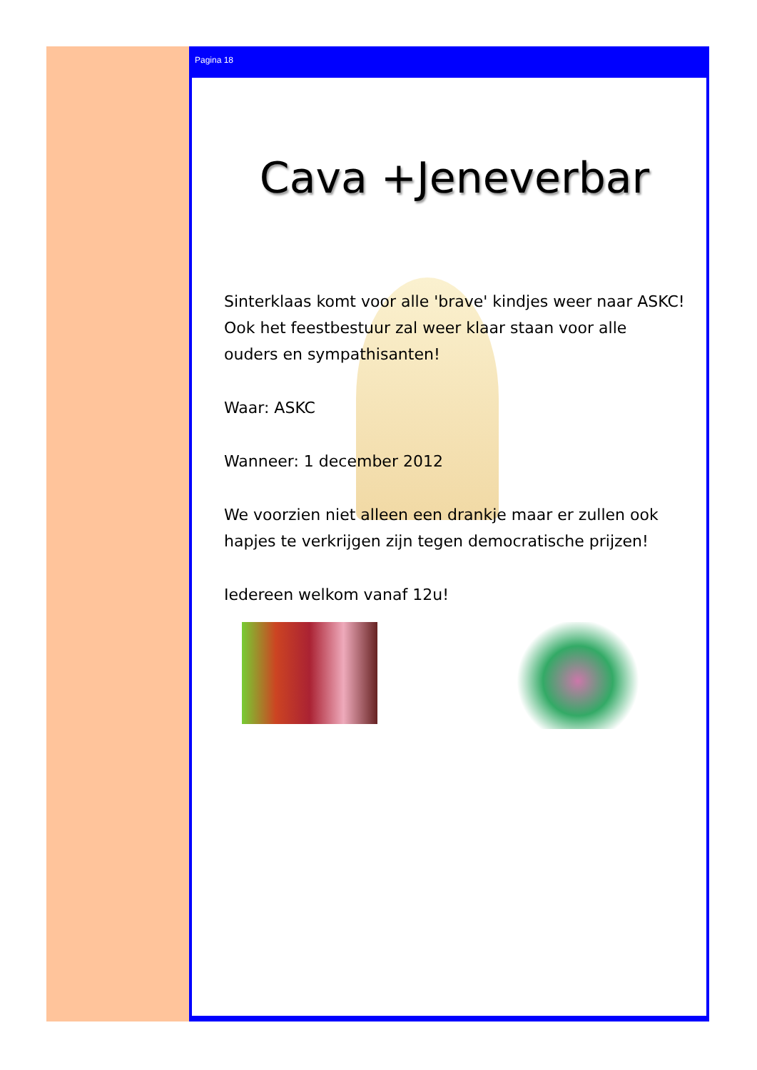Pagina 18
Cava +Jeneverbar
Sinterklaas komt voor alle 'brave' kindjes weer naar ASKC! Ook het feestbestuur zal weer klaar staan voor alle ouders en sympathisanten!
Waar: ASKC
Wanneer: 1 december 2012
We voorzien niet alleen een drankje maar er zullen ook hapjes te verkrijgen zijn tegen democratische prijzen!
Iedereen welkom vanaf 12u!